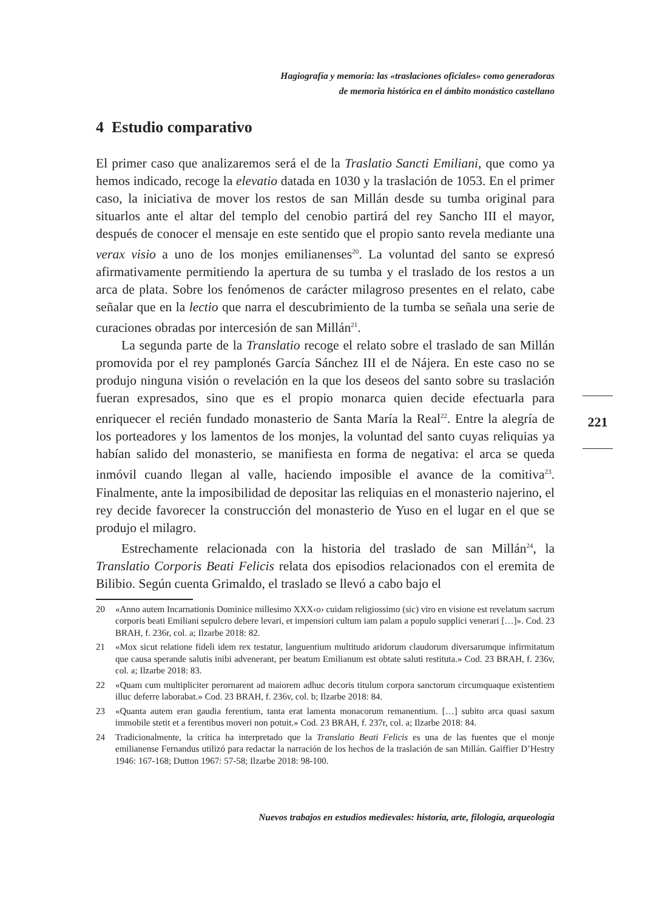Hagiografía y memoria: las «traslaciones oficiales» como generadoras
de memoria histórica en el ámbito monástico castellano
4 Estudio comparativo
El primer caso que analizaremos será el de la Traslatio Sancti Emiliani, que como ya hemos indicado, recoge la elevatio datada en 1030 y la traslación de 1053. En el primer caso, la iniciativa de mover los restos de san Millán desde su tumba original para situarlos ante el altar del templo del cenobio partirá del rey Sancho III el mayor, después de conocer el mensaje en este sentido que el propio santo revela mediante una verax visio a uno de los monjes emilianenses<sup>20</sup>. La voluntad del santo se expresó afirmativamente permitiendo la apertura de su tumba y el traslado de los restos a un arca de plata. Sobre los fenómenos de carácter milagroso presentes en el relato, cabe señalar que en la lectio que narra el descubrimiento de la tumba se señala una serie de curaciones obradas por intercesión de san Millán<sup>21</sup>.
La segunda parte de la Translatio recoge el relato sobre el traslado de san Millán promovida por el rey pamplonés García Sánchez III el de Nájera. En este caso no se produjo ninguna visión o revelación en la que los deseos del santo sobre su traslación fueran expresados, sino que es el propio monarca quien decide efectuarla para enriquecer el recién fundado monasterio de Santa María la Real<sup>22</sup>. Entre la alegría de los porteadores y los lamentos de los monjes, la voluntad del santo cuyas reliquias ya habían salido del monasterio, se manifiesta en forma de negativa: el arca se queda inmóvil cuando llegan al valle, haciendo imposible el avance de la comitiva<sup>23</sup>. Finalmente, ante la imposibilidad de depositar las reliquias en el monasterio najerino, el rey decide favorecer la construcción del monasterio de Yuso en el lugar en el que se produjo el milagro.
Estrechamente relacionada con la historia del traslado de san Millán<sup>24</sup>, la Translatio Corporis Beati Felicis relata dos episodios relacionados con el eremita de Bilibio. Según cuenta Grimaldo, el traslado se llevó a cabo bajo el
20 «Anno autem Incarnationis Dominice millesimo XXX‹o› cuidam religiossimo (sic) viro en visione est revelatum sacrum corporis beati Emiliani sepulcro debere levari, et impensiori cultum iam palam a populo supplici venerari […]». Cod. 23 BRAH, f. 236r, col. a; Ilzarbe 2018: 82.
21 «Mox sicut relatione fideli idem rex testatur, languentium multitudo aridorum claudorum diversarumque infirmitatum que causa sperande salutis inibi advenerant, per beatum Emilianum est obtate saluti restituta.» Cod. 23 BRAH, f. 236v, col. a; Ilzarbe 2018: 83.
22 «Quam cum multipliciter perornarent ad maiorem adhuc decoris titulum corpora sanctorum circumquaque existentiem illuc deferre laborabat.» Cod. 23 BRAH, f. 236v, col. b; Ilzarbe 2018: 84.
23 «Quanta autem eran gaudia ferentium, tanta erat lamenta monacorum remanentium. […] subito arca quasi saxum immobile stetit et a ferentibus moveri non potuit.» Cod. 23 BRAH, f. 237r, col. a; Ilzarbe 2018: 84.
24 Tradicionalmente, la crítica ha interpretado que la Translatio Beati Felicis es una de las fuentes que el monje emilianense Fernandus utilizó para redactar la narración de los hechos de la traslación de san Millán. Gaiffier D’Hestry 1946: 167-168; Dutton 1967: 57-58; Ilzarbe 2018: 98-100.
221
Nuevos trabajos en estudios medievales: historia, arte, filología, arqueología